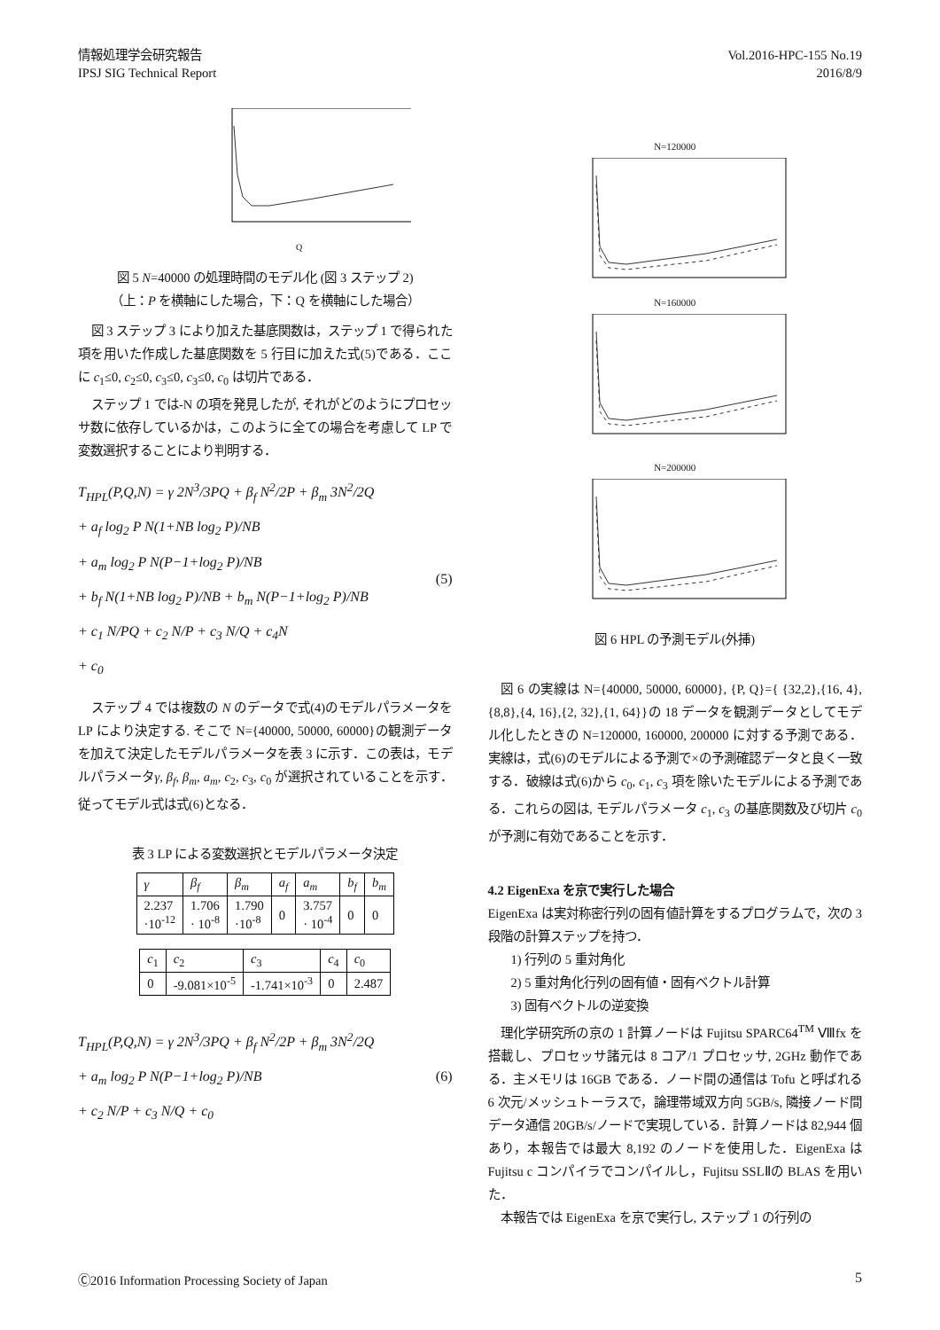情報処理学会研究報告
IPSJ SIG Technical Report
Vol.2016-HPC-155 No.19
2016/8/9
Q
図 5 N=40000 の処理時間のモデル化 (図 3 ステップ 2)
（上：P を横軸にした場合，下：Q を横軸にした場合）
図 3 ステップ 3 により加えた基底関数は，ステップ 1 で得られた項を用いた作成した基底関数を 5 行目に加えた式(5)である．ここに c<sub>1</sub>≤0, c<sub>2</sub>≤0, c<sub>3</sub>≤0, c<sub>3</sub>≤0, c<sub>0</sub> は切片である．
ステップ 1 では-N の項を発見したが, それがどのようにプロセッサ数に依存しているかは，このように全ての場合を考慮して LP で変数選択することにより判明する．
T<sub>HPL</sub>(P,Q,N) = γ 2N<sup>3</sup>/3PQ + β<sub>f</sub> N<sup>2</sup>/2P + β<sub>m</sub> 3N<sup>2</sup>/2Q
+ a<sub>f</sub> log<sub>2</sub> P N(1+NB log<sub>2</sub> P)/NB
+ a<sub>m</sub> log<sub>2</sub> P N(P−1+log<sub>2</sub> P)/NB
+ b<sub>f</sub> N(1+NB log<sub>2</sub> P)/NB + b<sub>m</sub> N(P−1+log<sub>2</sub> P)/NB
+ c<sub>1</sub> N/PQ + c<sub>2</sub> N/P + c<sub>3</sub> N/Q + c<sub>4</sub>N
+ c<sub>0</sub>
(5)
ステップ 4 では複数の N のデータで式(4)のモデルパラメータを LP により決定する. そこで N={40000, 50000, 60000}の観測データを加えて決定したモデルパラメータを表 3 に示す．この表は，モデルパラメータγ, β<sub>f</sub>, β<sub>m</sub>, a<sub>m</sub>, c<sub>2</sub>, c<sub>3</sub>, c<sub>0</sub> が選択されていることを示す．従ってモデル式は式(6)となる．
表 3 LP による変数選択とモデルパラメータ決定
| γ | β<sub>f</sub> | β<sub>m</sub> | a<sub>f</sub> | a<sub>m</sub> | b<sub>f</sub> | b<sub>m</sub> |
| --- | --- | --- | --- | --- | --- | --- |
| 2.237 ·10<sup>-12</sup> | 1.706 · 10<sup>-8</sup> | 1.790 ·10<sup>-8</sup> | 0 | 3.757 · 10<sup>-4</sup> | 0 | 0 |
| c<sub>1</sub> | c<sub>2</sub> | c<sub>3</sub> | c<sub>4</sub> | c<sub>0</sub> |
| --- | --- | --- | --- | --- |
| 0 | -9.081×10<sup>-5</sup> | -1.741×10<sup>-3</sup> | 0 | 2.487 |
T<sub>HPL</sub>(P,Q,N) = γ 2N<sup>3</sup>/3PQ + β<sub>f</sub> N<sup>2</sup>/2P + β<sub>m</sub> 3N<sup>2</sup>/2Q
+ a<sub>m</sub> log<sub>2</sub> P N(P−1+log<sub>2</sub> P)/NB
+ c<sub>2</sub> N/P + c<sub>3</sub> N/Q + c<sub>0</sub>
(6)
N=120000
N=160000
N=200000
図 6 HPL の予測モデル(外挿)
図 6 の実線は N={40000, 50000, 60000}, {P, Q}={ {32,2},{16, 4},{8,8},{4, 16},{2, 32},{1, 64}}の 18 データを観測データとしてモデル化したときの N=120000, 160000, 200000 に対する予測である．実線は，式(6)のモデルによる予測で×の予測確認データと良く一致する．破線は式(6)から c<sub>0</sub>, c<sub>1</sub>, c<sub>3</sub> 項を除いたモデルによる予測である．これらの図は, モデルパラメータ c<sub>1</sub>, c<sub>3</sub> の基底関数及び切片 c<sub>0</sub> が予測に有効であることを示す．
4.2 EigenExa を京で実行した場合
EigenExa は実対称密行列の固有値計算をするプログラムで，次の 3 段階の計算ステップを持つ．
1) 行列の 5 重対角化
2) 5 重対角化行列の固有値・固有ベクトル計算
3) 固有ベクトルの逆変換
理化学研究所の京の 1 計算ノードは Fujitsu SPARC64<sup>TM</sup> Ⅷfx を搭載し、プロセッサ諸元は 8 コア/1 プロセッサ, 2GHz 動作である．主メモリは 16GB である．ノード間の通信は Tofu と呼ばれる 6 次元/メッシュトーラスで，論理帯域双方向 5GB/s, 隣接ノード間データ通信 20GB/s/ノードで実現している．計算ノードは 82,944 個あり，本報告では最大 8,192 のノードを使用した．EigenExa は Fujitsu c コンパイラでコンパイルし，Fujitsu SSLⅡの BLAS を用いた．
本報告では EigenExa を京で実行し, ステップ 1 の行列の
Ⓒ2016 Information Processing Society of Japan
5